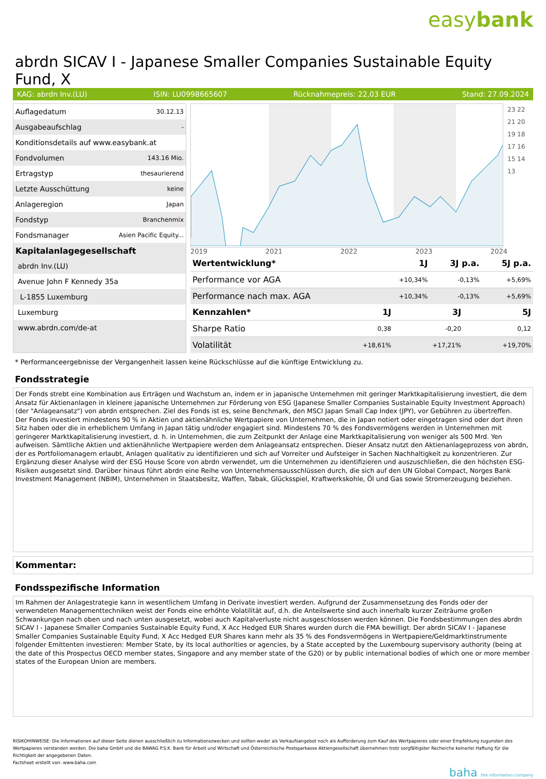easybank
abrdn SICAV I - Japanese Smaller Companies Sustainable Equity Fund, X
KAG: abrdn Inv.(LU) ISIN: LU0998665607 Rücknahmepreis: 22,03 EUR Stand: 27.09.2024
| Auflagedatum | 30.12.13 |
| Ausgabeaufschlag | - |
| Konditionsdetails auf www.easybank.at | |
| Fondvolumen | 143.16 Mio. |
| Ertragstyp | thesaurierend |
| Letzte Ausschüttung | keine |
| Anlageregion | Japan |
| Fondstyp | Branchenmix |
| Fondsmanager | Asien Pacific Equity... |
| Kapitalanlagegesellschaft | |
| abrdn Inv.(LU) | |
| Avenue John F Kennedy 35a | |
| L-1855 Luxemburg | |
| Luxemburg | |
| www.abrdn.com/de-at | |
23 22 21 20 19 18 17 16 15 14 13
2019 2021 2022 2023 2024
| Wertentwicklung* | 1J | 3J p.a. | 5J p.a. |
| --- | --- | --- | --- |
| Performance vor AGA | +10,34% | -0,13% | +5,69% |
| Performance nach max. AGA | +10,34% | -0,13% | +5,69% |
| Kennzahlen* | 1J | 3J | 5J |
| --- | --- | --- | --- |
| Sharpe Ratio | 0,38 | -0,20 | 0,12 |
| Volatilität | +18,61% | +17,21% | +19,70% |
* Performanceergebnisse der Vergangenheit lassen keine Rückschlüsse auf die künftige Entwicklung zu.
Fondsstrategie
Der Fonds strebt eine Kombination aus Erträgen und Wachstum an, indem er in japanische Unternehmen mit geringer Marktkapitalisierung investiert, die dem Ansatz für Aktienanlagen in kleinere japanische Unternehmen zur Förderung von ESG (Japanese Smaller Companies Sustainable Equity Investment Approach) (der "Anlageansatz") von abrdn entsprechen. Ziel des Fonds ist es, seine Benchmark, den MSCI Japan Small Cap Index (JPY), vor Gebühren zu übertreffen.
Der Fonds investiert mindestens 90 % in Aktien und aktienähnliche Wertpapiere von Unternehmen, die in Japan notiert oder eingetragen sind oder dort ihren Sitz haben oder die in erheblichem Umfang in Japan tätig und/oder engagiert sind. Mindestens 70 % des Fondsvermögens werden in Unternehmen mit geringerer Marktkapitalisierung investiert, d. h. in Unternehmen, die zum Zeitpunkt der Anlage eine Marktkapitalisierung von weniger als 500 Mrd. Yen aufweisen. Sämtliche Aktien und aktienähnliche Wertpapiere werden dem Anlageansatz entsprechen. Dieser Ansatz nutzt den Aktienanlageprozess von abrdn, der es Portfoliomanagern erlaubt, Anlagen qualitativ zu identifizieren und sich auf Vorreiter und Aufsteiger in Sachen Nachhaltigkeit zu konzentrieren. Zur Ergänzung dieser Analyse wird der ESG House Score von abrdn verwendet, um die Unternehmen zu identifizieren und auszuschließen, die den höchsten ESG-Risiken ausgesetzt sind. Darüber hinaus führt abrdn eine Reihe von Unternehmensausschlüssen durch, die sich auf den UN Global Compact, Norges Bank Investment Management (NBIM), Unternehmen in Staatsbesitz, Waffen, Tabak, Glücksspiel, Kraftwerkskohle, Öl und Gas sowie Stromerzeugung beziehen.
Kommentar:
Fondsspezifische Information
Im Rahmen der Anlagestrategie kann in wesentlichem Umfang in Derivate investiert werden. Aufgrund der Zusammensetzung des Fonds oder der verwendeten Managementtechniken weist der Fonds eine erhöhte Volatilität auf, d.h. die Anteilswerte sind auch innerhalb kurzer Zeiträume großen Schwankungen nach oben und nach unten ausgesetzt, wobei auch Kapitalverluste nicht ausgeschlossen werden können. Die Fondsbestimmungen des abrdn SICAV I - Japanese Smaller Companies Sustainable Equity Fund, X Acc Hedged EUR Shares wurden durch die FMA bewilligt. Der abrdn SICAV I - Japanese Smaller Companies Sustainable Equity Fund, X Acc Hedged EUR Shares kann mehr als 35 % des Fondsvermögens in Wertpapiere/Geldmarktinstrumente folgender Emittenten investieren: Member State, by its local authorities or agencies, by a State accepted by the Luxembourg supervisory authority (being at the date of this Prospectus OECD member states, Singapore and any member state of the G20) or by public international bodies of which one or more member states of the European Union are members.
RISIKOHINWEISE: Die Informationen auf dieser Seite dienen ausschließlich zu Informationszwecken und sollten weder als Verkaufsangebot noch als Aufforderung zum Kauf des Wertpapieres oder einer Empfehlung zugunsten des Wertpapieres verstanden werden. Die baha GmbH und die BAWAG P.S.K. Bank für Arbeit und Wirtschaft und Österreichische Postsparkasse Aktiengesellschaft übernehmen trotz sorgfältigster Recherche keinerlei Haftung für die Richtigkeit der angegebenen Daten.
Factsheet erstellt von: www.baha.com
baha the information company